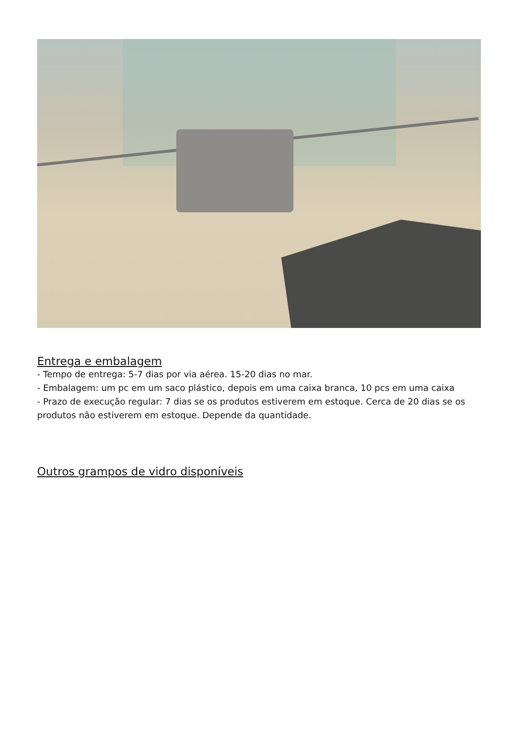Entrega e embalagem
- Tempo de entrega: 5-7 dias por via aérea. 15-20 dias no mar.
- Embalagem: um pc em um saco plástico, depois em uma caixa branca, 10 pcs em uma caixa
- Prazo de execução regular: 7 dias se os produtos estiverem em estoque. Cerca de 20 dias se os produtos não estiverem em estoque. Depende da quantidade.
Outros grampos de vidro disponíveis